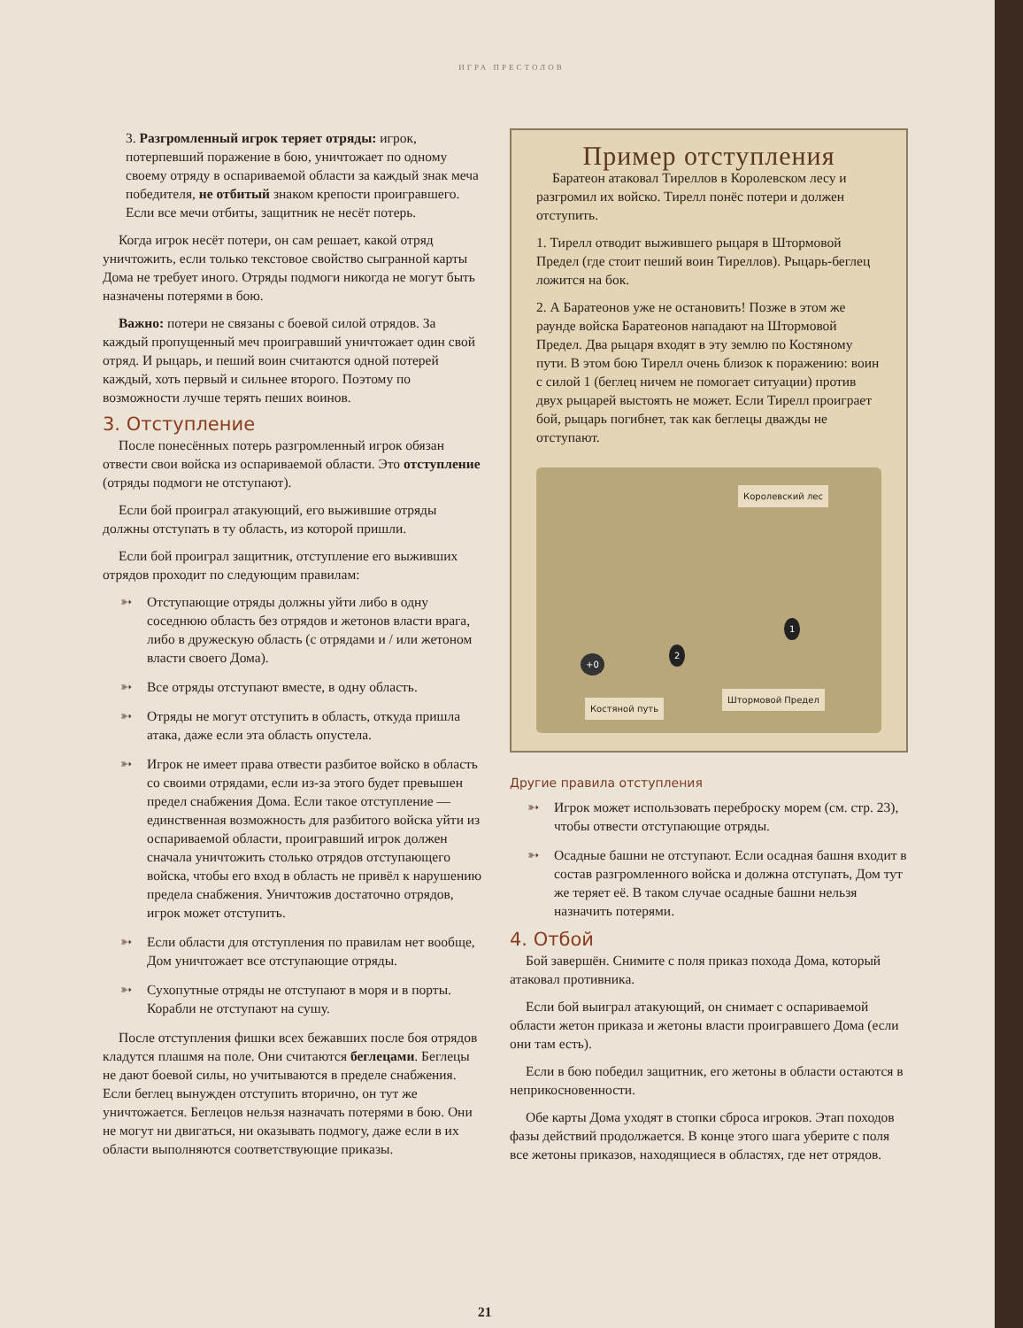ИГРА ПРЕСТОЛОВ
3. Разгромленный игрок теряет отряды: игрок, потерпевший поражение в бою, уничтожает по одному своему отряду в оспариваемой области за каждый знак меча победителя, не отбитый знаком крепости проигравшего. Если все мечи отбиты, защитник не несёт потерь.
Когда игрок несёт потери, он сам решает, какой отряд уничтожить, если только текстовое свойство сыгранной карты Дома не требует иного. Отряды подмоги никогда не могут быть назначены потерями в бою.
Важно: потери не связаны с боевой силой отрядов. За каждый пропущенный меч проигравший уничтожает один свой отряд. И рыцарь, и пеший воин считаются одной потерей каждый, хоть первый и сильнее второго. Поэтому по возможности лучше терять пеших воинов.
3. Отступление
После понесённых потерь разгромленный игрок обязан отвести свои войска из оспариваемой области. Это отступление (отряды подмоги не отступают).
Если бой проиграл атакующий, его выжившие отряды должны отступать в ту область, из которой пришли.
Если бой проиграл защитник, отступление его выживших отрядов проходит по следующим правилам:
➳ Отступающие отряды должны уйти либо в одну соседнюю область без отрядов и жетонов власти врага, либо в дружескую область (с отрядами и / или жетоном власти своего Дома).
➳ Все отряды отступают вместе, в одну область.
➳ Отряды не могут отступить в область, откуда пришла атака, даже если эта область опустела.
➳ Игрок не имеет права отвести разбитое войско в область со своими отрядами, если из-за этого будет превышен предел снабжения Дома. Если такое отступление — единственная возможность для разбитого войска уйти из оспариваемой области, проигравший игрок должен сначала уничтожить столько отрядов отступающего войска, чтобы его вход в область не привёл к нарушению предела снабжения. Уничтожив достаточно отрядов, игрок может отступить.
➳ Если области для отступления по правилам нет вообще, Дом уничтожает все отступающие отряды.
➳ Сухопутные отряды не отступают в моря и в порты. Корабли не отступают на сушу.
После отступления фишки всех бежавших после боя отрядов кладутся плашмя на поле. Они считаются беглецами. Беглецы не дают боевой силы, но учитываются в пределе снабжения. Если беглец вынужден отступить вторично, он тут же уничтожается. Беглецов нельзя назначать потерями в бою. Они не могут ни двигаться, ни оказывать подмогу, даже если в их области выполняются соответствующие приказы.
Пример отступления
Баратеон атаковал Тиреллов в Королевском лесу и разгромил их войско. Тирелл понёс потери и должен отступить.
1. Тирелл отводит выжившего рыцаря в Штормовой Предел (где стоит пеший воин Тиреллов). Рыцарь-беглец ложится на бок.
2. А Баратеонов уже не остановить! Позже в этом же раунде войска Баратеонов нападают на Штормовой Предел. Два рыцаря входят в эту землю по Костяному пути. В этом бою Тирелл очень близок к поражению: воин с силой 1 (беглец ничем не помогает ситуации) против двух рыцарей выстоять не может. Если Тирелл проиграет бой, рыцарь погибнет, так как беглецы дважды не отступают.
Королевский лес
Костяной путь
Штормовой Предел
2
1
+0
Другие правила отступления
➳ Игрок может использовать переброску морем (см. стр. 23), чтобы отвести отступающие отряды.
➳ Осадные башни не отступают. Если осадная башня входит в состав разгромленного войска и должна отступать, Дом тут же теряет её. В таком случае осадные башни нельзя назначить потерями.
4. Отбой
Бой завершён. Снимите с поля приказ похода Дома, который атаковал противника.
Если бой выиграл атакующий, он снимает с оспариваемой области жетон приказа и жетоны власти проигравшего Дома (если они там есть).
Если в бою победил защитник, его жетоны в области остаются в неприкосновенности.
Обе карты Дома уходят в стопки сброса игроков. Этап походов фазы действий продолжается. В конце этого шага уберите с поля все жетоны приказов, находящиеся в областях, где нет отрядов.
21